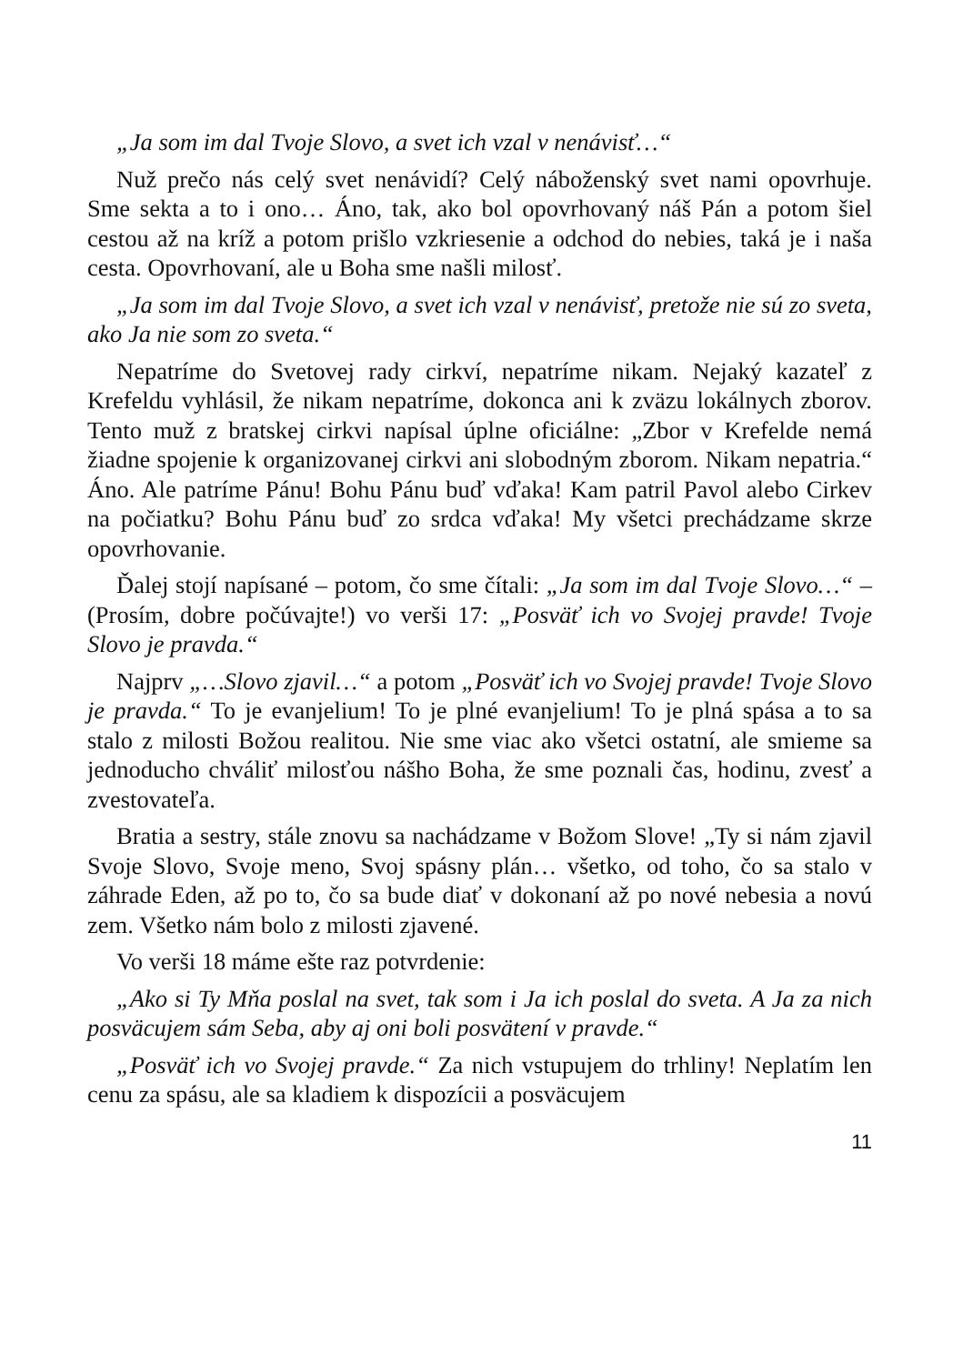„Ja som im dal Tvoje Slovo, a svet ich vzal v nenávisť…“
Nuž prečo nás celý svet nenávidí? Celý náboženský svet nami opovrhuje. Sme sekta a to i ono… Áno, tak, ako bol opovrhovaný náš Pán a potom šiel cestou až na kríž a potom prišlo vzkriesenie a odchod do nebies, taká je i naša cesta. Opovrhovaní, ale u Boha sme našli milosť.
„Ja som im dal Tvoje Slovo, a svet ich vzal v nenávisť, pretože nie sú zo sveta, ako Ja nie som zo sveta.“
Nepatríme do Svetovej rady cirkví, nepatríme nikam. Nejaký kazateľ z Krefeldu vyhlásil, že nikam nepatríme, dokonca ani k zväzu lokálnych zborov. Tento muž z bratskej cirkvi napísal úplne oficiálne: „Zbor v Krefelde nemá žiadne spojenie k organizovanej cirkvi ani slobodným zborom. Nikam nepatria.“ Áno. Ale patríme Pánu! Bohu Pánu buď vďaka! Kam patril Pavol alebo Cirkev na počiatku? Bohu Pánu buď zo srdca vďaka! My všetci prechádzame skrze opovrhovanie.
Ďalej stojí napísané – potom, čo sme čítali: „Ja som im dal Tvoje Slovo…“ – (Prosím, dobre počúvajte!) vo verši 17: „Posväť ich vo Svojej pravde! Tvoje Slovo je pravda.“
Najprv „…Slovo zjavil…“ a potom „Posväť ich vo Svojej pravde! Tvoje Slovo je pravda.“ To je evanjelium! To je plné evanjelium! To je plná spása a to sa stalo z milosti Božou realitou. Nie sme viac ako všetci ostatní, ale smieme sa jednoducho chváliť milosťou nášho Boha, že sme poznali čas, hodinu, zvesť a zvestovateľa.
Bratia a sestry, stále znovu sa nachádzame v Božom Slove! „Ty si nám zjavil Svoje Slovo, Svoje meno, Svoj spásny plán… všetko, od toho, čo sa stalo v záhrade Eden, až po to, čo sa bude diať v dokonaní až po nové nebesia a novú zem. Všetko nám bolo z milosti zjavené.
Vo verši 18 máme ešte raz potvrdenie:
„Ako si Ty Mňa poslal na svet, tak som i Ja ich poslal do sveta. A Ja za nich posväcujem sám Seba, aby aj oni boli posvätení v pravde.“
„Posväť ich vo Svojej pravde.“ Za nich vstupujem do trhliny! Neplatím len cenu za spásu, ale sa kladiem k dispozícii a posväcujem
11